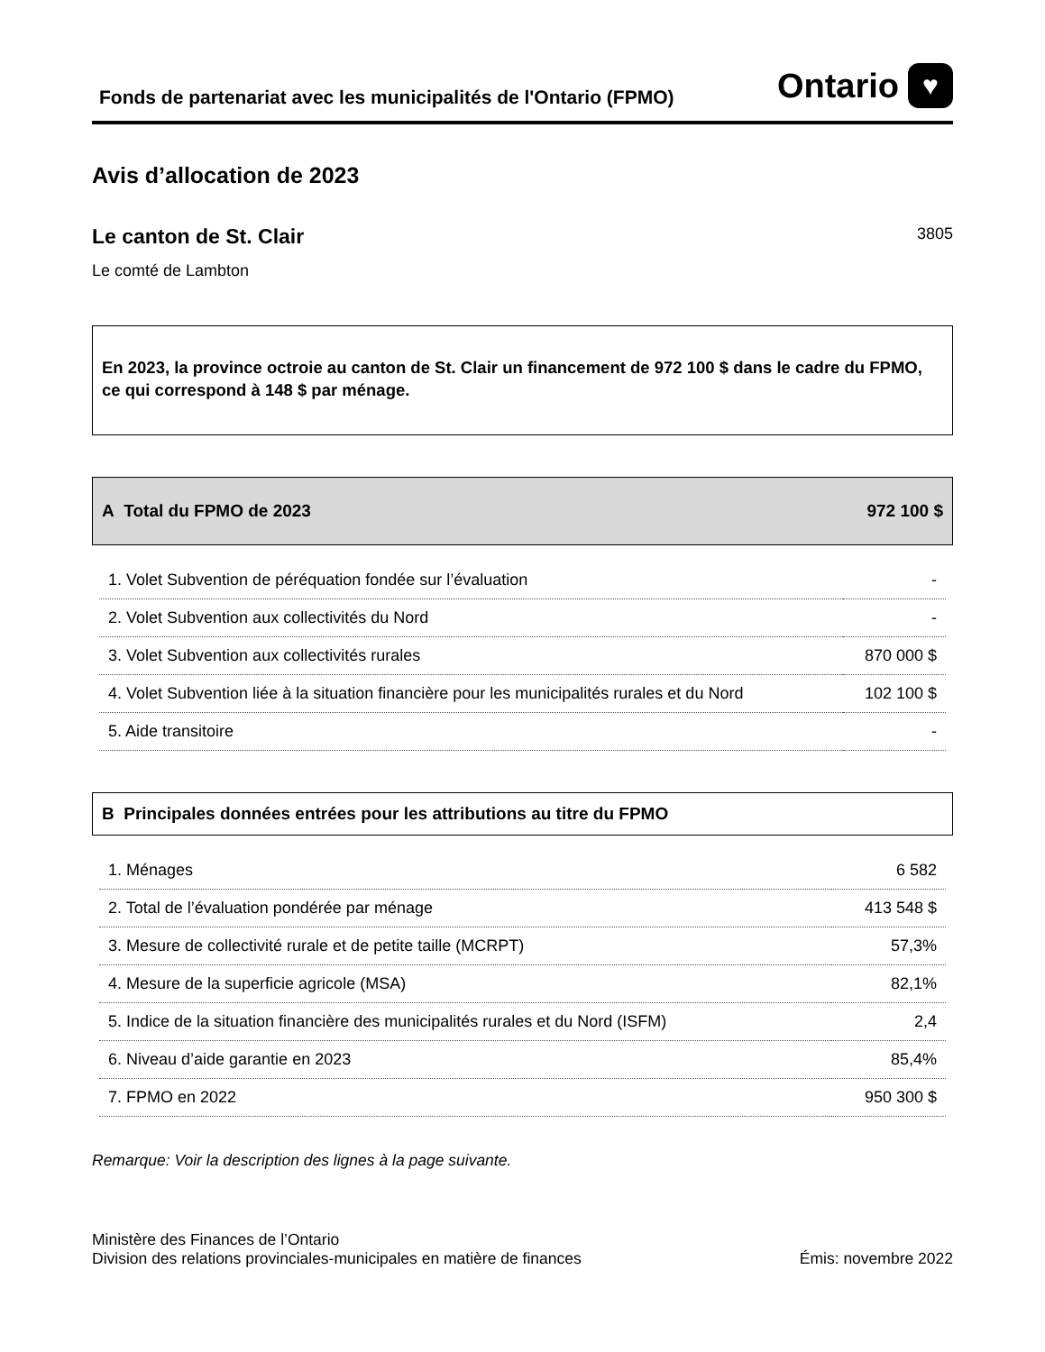Fonds de partenariat avec les municipalités de l'Ontario (FPMO)
Ontario ♥
Avis d’allocation de 2023
Le canton de St. Clair 3805
Le comté de Lambton
En 2023, la province octroie au canton de St. Clair un financement de 972 100 $ dans le cadre du FPMO, ce qui correspond à 148 $ par ménage.
A Total du FPMO de 2023 972 100 $
| 1. Volet Subvention de péréquation fondée sur l’évaluation | - |
| 2. Volet Subvention aux collectivités du Nord | - |
| 3. Volet Subvention aux collectivités rurales | 870 000 $ |
| 4. Volet Subvention liée à la situation financière pour les municipalités rurales et du Nord | 102 100 $ |
| 5. Aide transitoire | - |
B Principales données entrées pour les attributions au titre du FPMO
| 1. Ménages | 6 582 |
| 2. Total de l’évaluation pondérée par ménage | 413 548 $ |
| 3. Mesure de collectivité rurale et de petite taille (MCRPT) | 57,3% |
| 4. Mesure de la superficie agricole (MSA) | 82,1% |
| 5. Indice de la situation financière des municipalités rurales et du Nord (ISFM) | 2,4 |
| 6. Niveau d’aide garantie en 2023 | 85,4% |
| 7. FPMO en 2022 | 950 300 $ |
Remarque: Voir la description des lignes à la page suivante.
Ministère des Finances de l’Ontario
Division des relations provinciales-municipales en matière de finances
Émis: novembre 2022